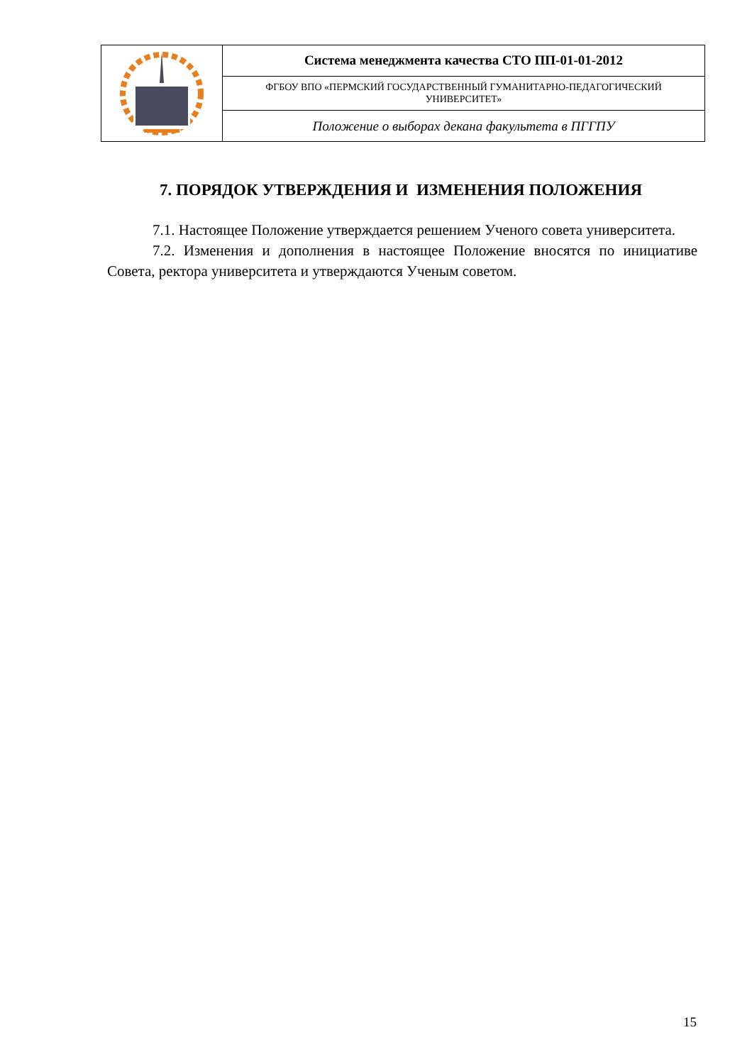| | Система менеджмента качества СТО ПП-01-01-2012 |
| | ФГБОУ ВПО «ПЕРМСКИЙ ГОСУДАРСТВЕННЫЙ ГУМАНИТАРНО-ПЕДАГОГИЧЕСКИЙ УНИВЕРСИТЕТ» |
| | Положение о выборах декана факультета в ПГГПУ |
7. ПОРЯДОК УТВЕРЖДЕНИЯ И ИЗМЕНЕНИЯ ПОЛОЖЕНИЯ
7.1. Настоящее Положение утверждается решением Ученого совета университета.
7.2. Изменения и дополнения в настоящее Положение вносятся по инициативе Совета, ректора университета и утверждаются Ученым советом.
15